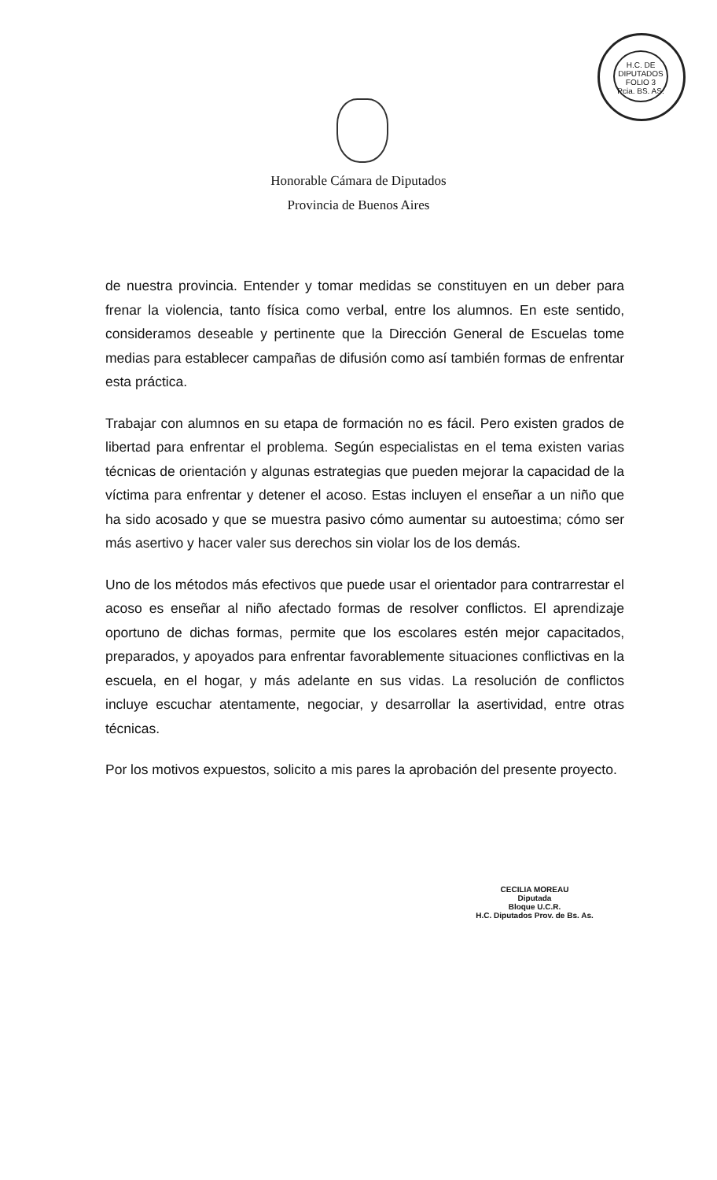H.C. DE DIPUTADOS
FOLIO 3
Pcia. BS. AS.
Honorable Cámara de Diputados
Provincia de Buenos Aires
de nuestra provincia. Entender y tomar medidas se constituyen en un deber para frenar la violencia, tanto física como verbal, entre los alumnos. En este sentido, consideramos deseable y pertinente que la Dirección General de Escuelas tome medias para establecer campañas de difusión como así también formas de enfrentar esta práctica.
Trabajar con alumnos en su etapa de formación no es fácil. Pero existen grados de libertad para enfrentar el problema. Según especialistas en el tema existen varias técnicas de orientación y algunas estrategias que pueden mejorar la capacidad de la víctima para enfrentar y detener el acoso. Estas incluyen el enseñar a un niño que ha sido acosado y que se muestra pasivo cómo aumentar su autoestima; cómo ser más asertivo y hacer valer sus derechos sin violar los de los demás.
Uno de los métodos más efectivos que puede usar el orientador para contrarrestar el acoso es enseñar al niño afectado formas de resolver conflictos. El aprendizaje oportuno de dichas formas, permite que los escolares estén mejor capacitados, preparados, y apoyados para enfrentar favorablemente situaciones conflictivas en la escuela, en el hogar, y más adelante en sus vidas. La resolución de conflictos incluye escuchar atentamente, negociar, y desarrollar la asertividad, entre otras técnicas.
Por los motivos expuestos, solicito a mis pares la aprobación del presente proyecto.
CECILIA MOREAU
Diputada
Bloque U.C.R.
H.C. Diputados Prov. de Bs. As.